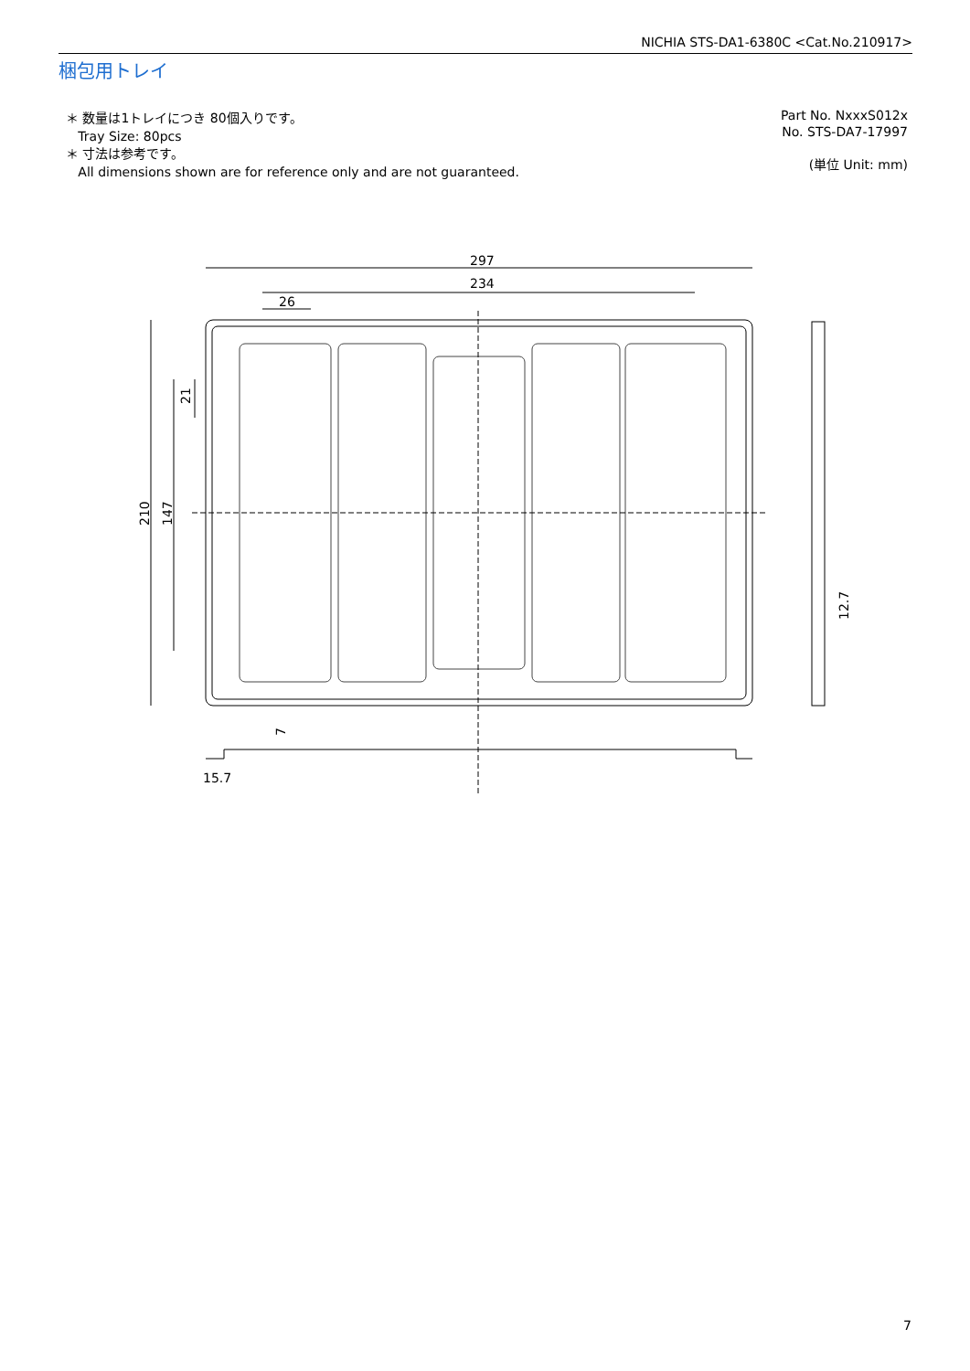NICHIA STS-DA1-6380C <Cat.No.210917>
梱包用トレイ
＊ 数量は1トレイにつき 80個入りです。
Tray Size: 80pcs
＊ 寸法は参考です。
All dimensions shown are for reference only and are not guaranteed.
Part No. NxxxS012x
No. STS-DA7-17997
(単位 Unit: mm)
297
234
26
15.7
210
147
21
12.7
7
7